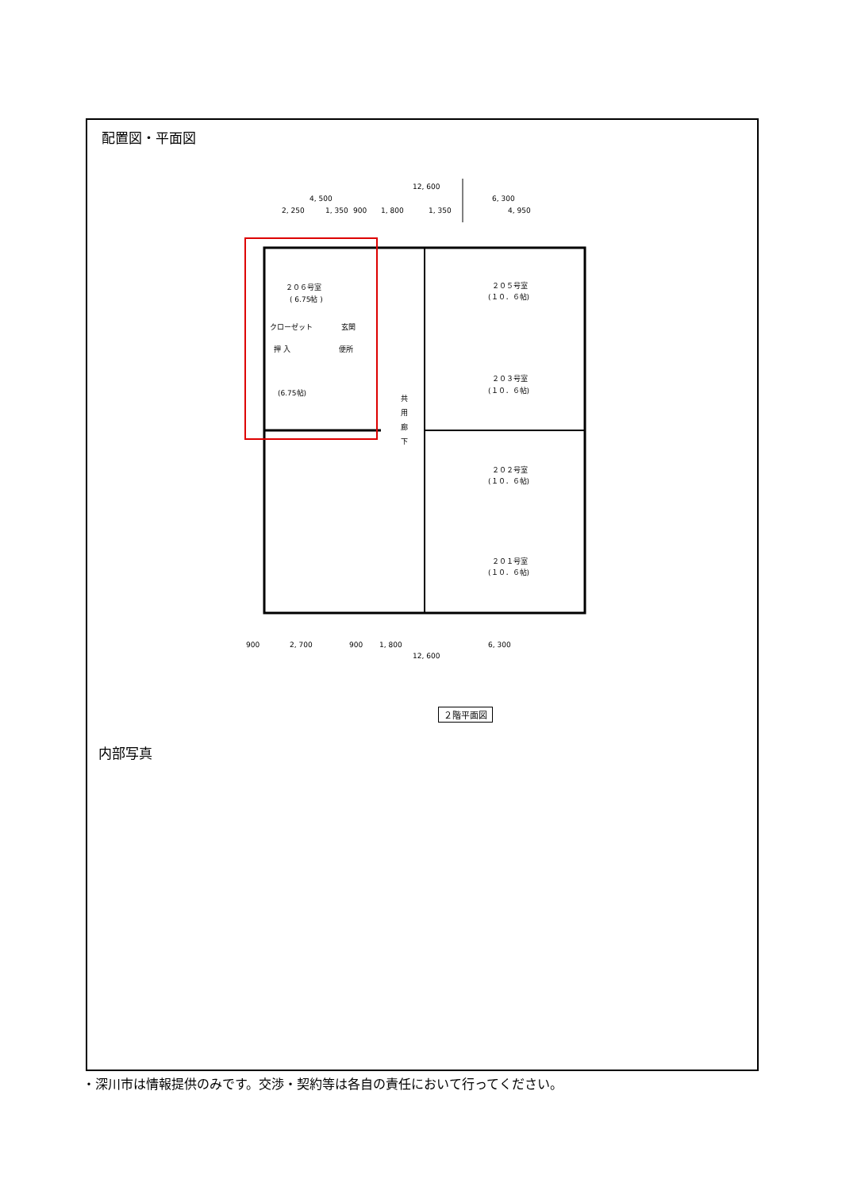配置図・平面図
12, 600
4, 500
6, 300
2, 250
1, 350
900
1, 800
1, 350
4, 950
２０６号室
( 6.75帖 )
(6.75帖)
２０５号室
(１０．６帖)
２０３号室
(１０．６帖)
２０２号室
(１０．６帖)
２０１号室
(１０．６帖)
クローゼット
押 入
玄関
便所
共
用
廊
下
900
2, 700
900
1, 800
6, 300
12, 600
２階平面図
内部写真
・深川市は情報提供のみです。交渉・契約等は各自の責任において行ってください。